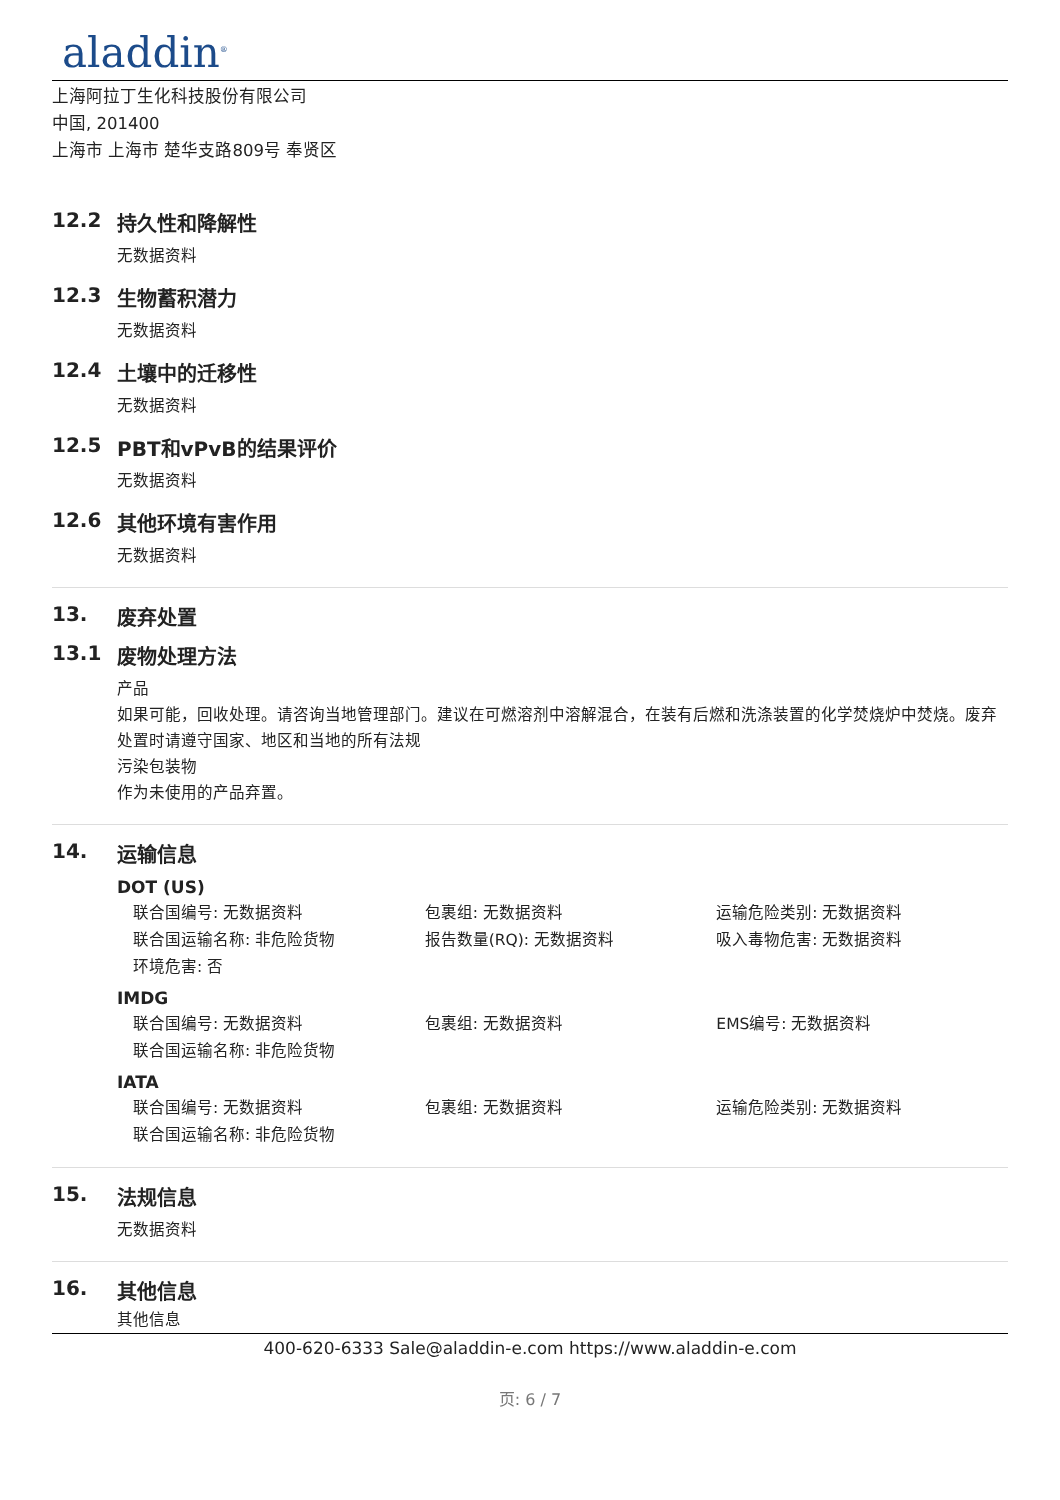aladdin<sup>®</sup>
上海阿拉丁生化科技股份有限公司
中国, 201400
上海市 上海市 楚华支路809号 奉贤区
12.2 持久性和降解性
无数据资料
12.3 生物蓄积潜力
无数据资料
12.4 土壤中的迁移性
无数据资料
12.5 PBT和vPvB的结果评价
无数据资料
12.6 其他环境有害作用
无数据资料
13. 废弃处置
13.1 废物处理方法
产品
如果可能，回收处理。请咨询当地管理部门。建议在可燃溶剂中溶解混合，在装有后燃和洗涤装置的化学焚烧炉中焚烧。废弃处置时请遵守国家、地区和当地的所有法规
污染包装物
作为未使用的产品弃置。
14. 运输信息
DOT (US)
联合国编号: 无数据资料 包裹组: 无数据资料 运输危险类别: 无数据资料
联合国运输名称: 非危险货物 报告数量(RQ): 无数据资料 吸入毒物危害: 无数据资料
环境危害: 否
IMDG
联合国编号: 无数据资料 包裹组: 无数据资料 EMS编号: 无数据资料
联合国运输名称: 非危险货物
IATA
联合国编号: 无数据资料 包裹组: 无数据资料 运输危险类别: 无数据资料
联合国运输名称: 非危险货物
15. 法规信息
无数据资料
16. 其他信息
其他信息
400-620-6333 Sale@aladdin-e.com https://www.aladdin-e.com
页: 6 / 7